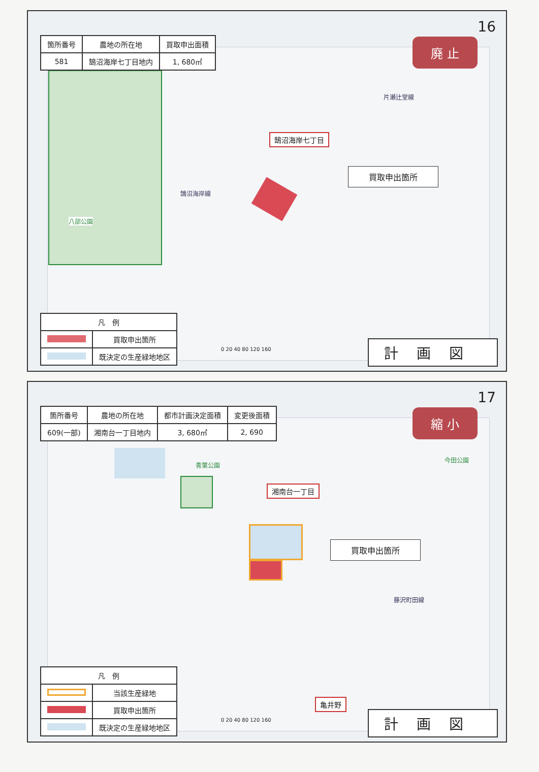16
| 箇所番号 | 農地の所在地 | 買取申出面積 |
| --- | --- | --- |
| 581 | 鵠沼海岸七丁目地内 | 1, 680㎡ |
廃 止
鵠沼海岸七丁目
買取申出箇所
八部公園
片瀬辻堂線
鵠沼海岸線
0 20 40 80 120 160
| 凡 例 | |
| --- | --- |
| | 買取申出箇所 |
| | 既決定の生産緑地地区 |
計画図
17
| 箇所番号 | 農地の所在地 | 都市計画決定面積 | 変更後面積 |
| --- | --- | --- | --- |
| 609(一部) | 湘南台一丁目地内 | 3, 680㎡ | 2, 690 |
縮 小
青葉公園
今田公園
湘南台一丁目
買取申出箇所
藤沢町田線
亀井野
0 20 40 80 120 160
| 凡 例 | |
| --- | --- |
| | 当該生産緑地 |
| | 買取申出箇所 |
| | 既決定の生産緑地地区 |
計画図